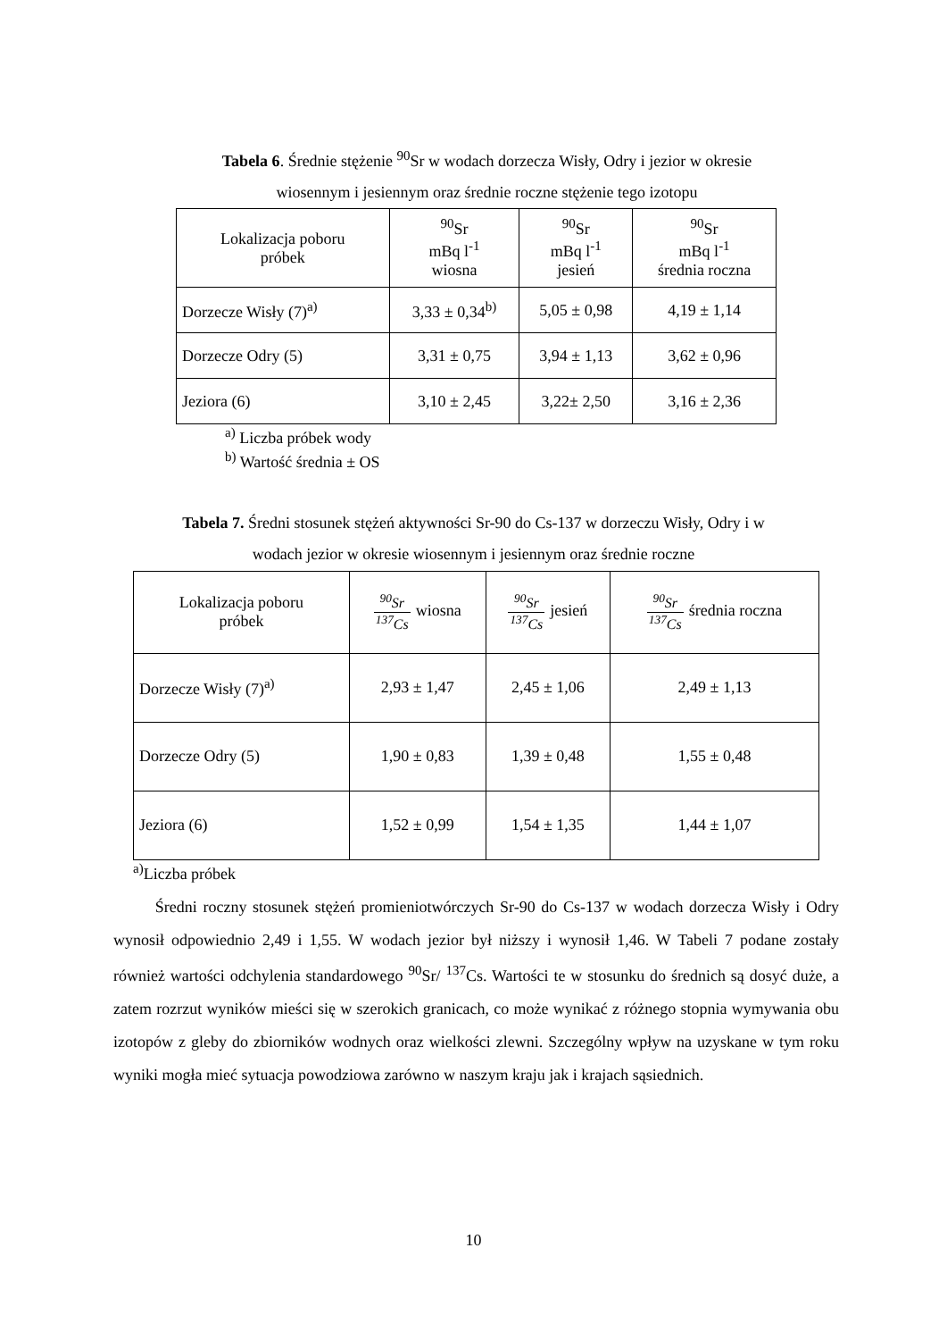Tabela 6. Średnie stężenie <sup>90</sup>Sr w wodach dorzecza Wisły, Odry i jezior w okresie
wiosennym i jesiennym oraz średnie roczne stężenie tego izotopu
| Lokalizacja poboru próbek | <sup>90</sup>Sr mBq l<sup>-1</sup> wiosna | <sup>90</sup>Sr mBq l<sup>-1</sup> jesień | <sup>90</sup>Sr mBq l<sup>-1</sup> średnia roczna |
| --- | --- | --- | --- |
| Dorzecze Wisły (7)<sup>a)</sup> | 3,33 ± 0,34<sup>b)</sup> | 5,05 ± 0,98 | 4,19 ± 1,14 |
| Dorzecze Odry (5) | 3,31 ± 0,75 | 3,94 ± 1,13 | 3,62 ± 0,96 |
| Jeziora (6) | 3,10 ± 2,45 | 3,22± 2,50 | 3,16 ± 2,36 |
<sup>a)</sup> Liczba próbek wody
<sup>b)</sup> Wartość średnia ± OS
Tabela 7. Średni stosunek stężeń aktywności Sr-90 do Cs-137 w dorzeczu Wisły, Odry i w
wodach jezior w okresie wiosennym i jesiennym oraz średnie roczne
| Lokalizacja poboru próbek | <sup>90</sup>Sr <sup>137</sup>Cs wiosna | <sup>90</sup>Sr <sup>137</sup>Cs jesień | <sup>90</sup>Sr <sup>137</sup>Cs średnia roczna |
| --- | --- | --- | --- |
| Dorzecze Wisły (7)<sup>a)</sup> | 2,93 ± 1,47 | 2,45 ± 1,06 | 2,49 ± 1,13 |
| Dorzecze Odry (5) | 1,90 ± 0,83 | 1,39 ± 0,48 | 1,55 ± 0,48 |
| Jeziora (6) | 1,52 ± 0,99 | 1,54 ± 1,35 | 1,44 ± 1,07 |
<sup>a)</sup> Liczba próbek
Średni roczny stosunek stężeń promieniotwórczych Sr-90 do Cs-137 w wodach dorzecza Wisły i Odry wynosił odpowiednio 2,49 i 1,55. W wodach jezior był niższy i wynosił 1,46. W Tabeli 7 podane zostały również wartości odchylenia standardowego <sup>90</sup>Sr/ <sup>137</sup>Cs. Wartości te w stosunku do średnich są dosyć duże, a zatem rozrzut wyników mieści się w szerokich granicach, co może wynikać z różnego stopnia wymywania obu izotopów z gleby do zbiorników wodnych oraz wielkości zlewni. Szczególny wpływ na uzyskane w tym roku wyniki mogła mieć sytuacja powodziowa zarówno w naszym kraju jak i krajach sąsiednich.
10